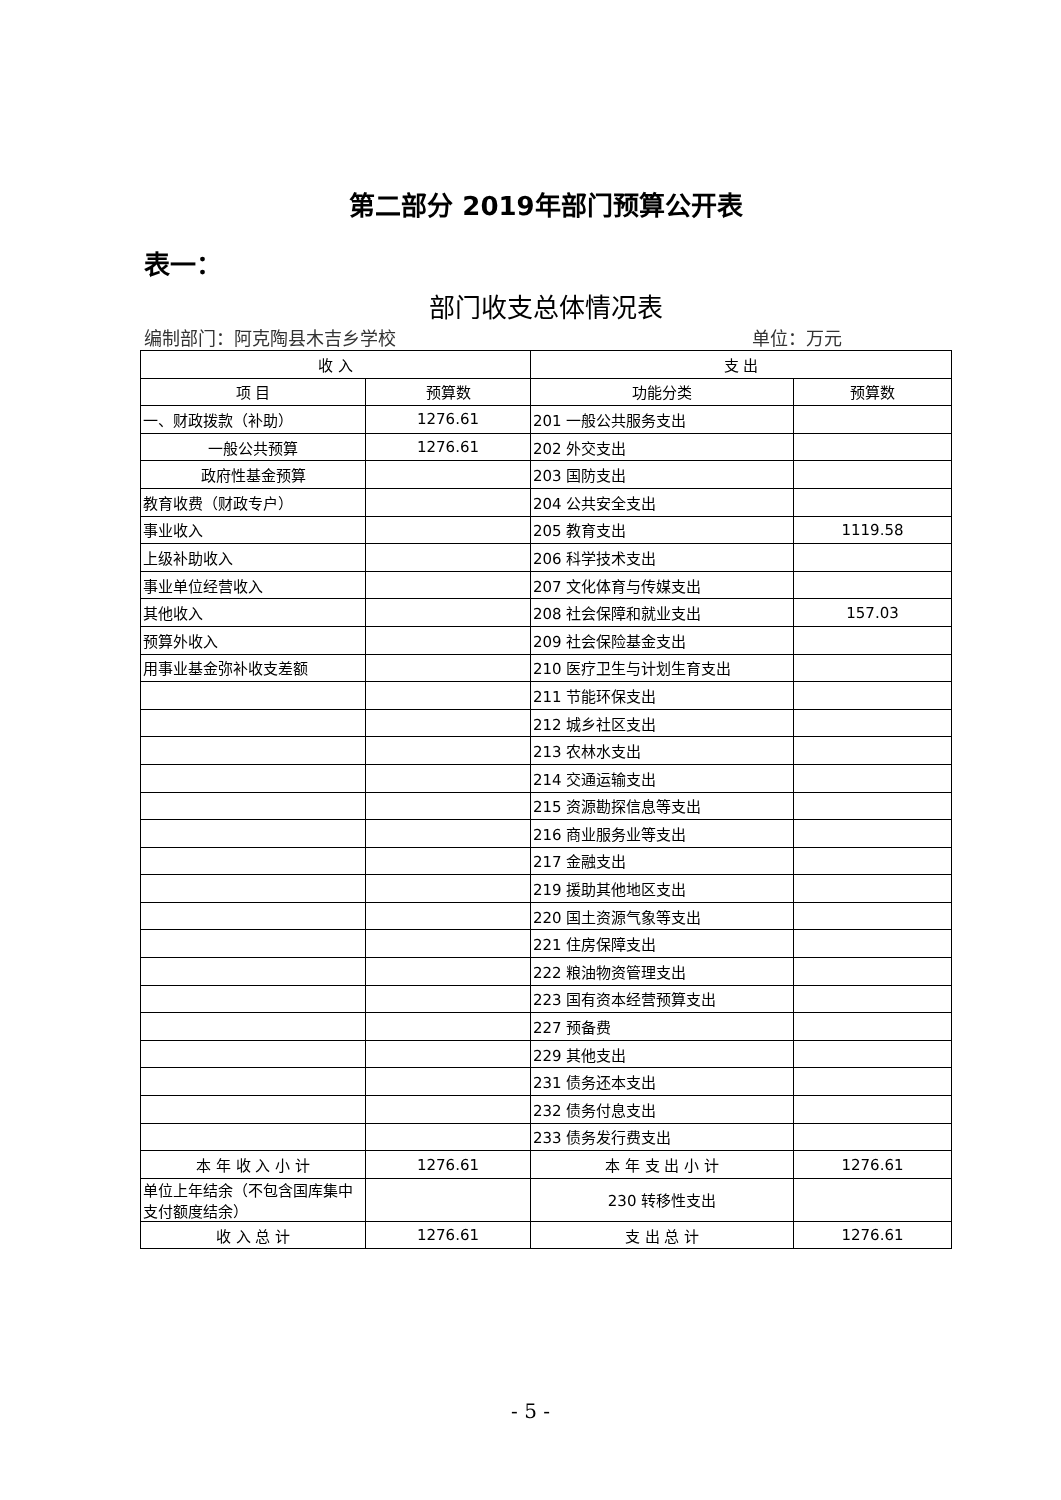第二部分 2019年部门预算公开表
表一：
部门收支总体情况表
编制部门：阿克陶县木吉乡学校 单位：万元
| 收 入 | | 支 出 | |
| --- | --- | --- | --- |
| 项 目 | 预算数 | 功能分类 | 预算数 |
| 一、财政拨款（补助） | 1276.61 | 201 一般公共服务支出 | |
| 一般公共预算 | 1276.61 | 202 外交支出 | |
| 政府性基金预算 | | 203 国防支出 | |
| 教育收费（财政专户） | | 204 公共安全支出 | |
| 事业收入 | | 205 教育支出 | 1119.58 |
| 上级补助收入 | | 206 科学技术支出 | |
| 事业单位经营收入 | | 207 文化体育与传媒支出 | |
| 其他收入 | | 208 社会保障和就业支出 | 157.03 |
| 预算外收入 | | 209 社会保险基金支出 | |
| 用事业基金弥补收支差额 | | 210 医疗卫生与计划生育支出 | |
| | | 211 节能环保支出 | |
| | | 212 城乡社区支出 | |
| | | 213 农林水支出 | |
| | | 214 交通运输支出 | |
| | | 215 资源勘探信息等支出 | |
| | | 216 商业服务业等支出 | |
| | | 217 金融支出 | |
| | | 219 援助其他地区支出 | |
| | | 220 国土资源气象等支出 | |
| | | 221 住房保障支出 | |
| | | 222 粮油物资管理支出 | |
| | | 223 国有资本经营预算支出 | |
| | | 227 预备费 | |
| | | 229 其他支出 | |
| | | 231 债务还本支出 | |
| | | 232 债务付息支出 | |
| | | 233 债务发行费支出 | |
| 本 年 收 入 小 计 | 1276.61 | 本 年 支 出 小 计 | 1276.61 |
| 单位上年结余（不包含国库集中支付额度结余） | | 230 转移性支出 | |
| 收 入 总 计 | 1276.61 | 支 出 总 计 | 1276.61 |
- 5 -